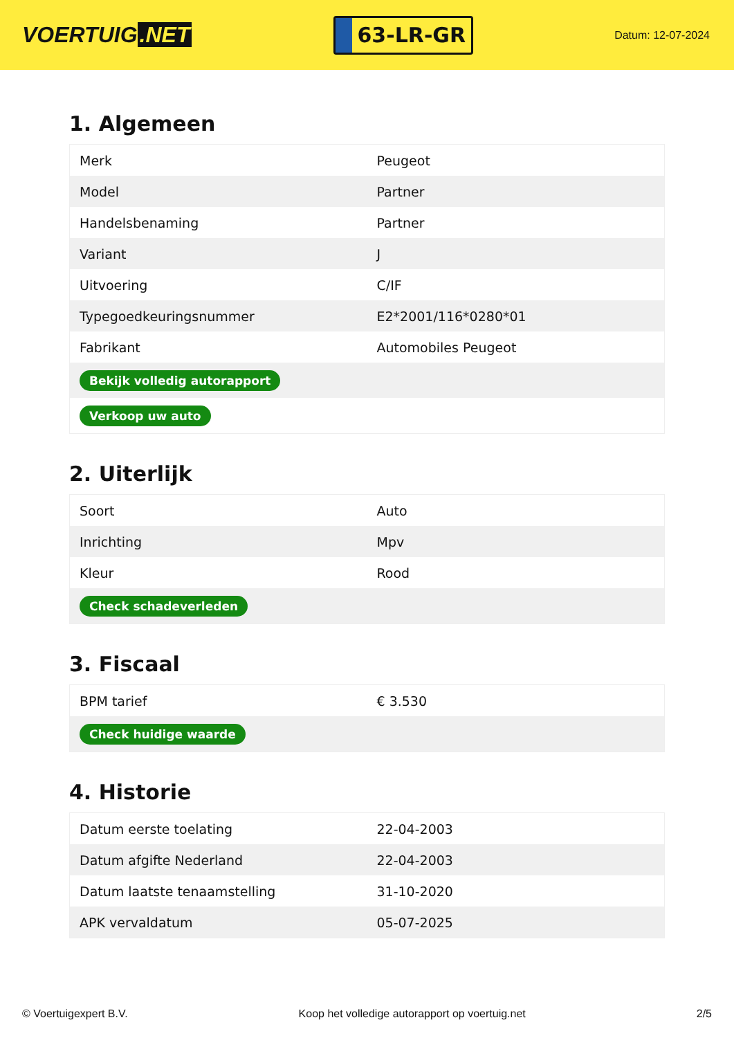VOERTUIG.NET
63-LR-GR
Datum: 12-07-2024
1. Algemeen
| Merk | Peugeot |
| Model | Partner |
| Handelsbenaming | Partner |
| Variant | J |
| Uitvoering | C/IF |
| Typegoedkeuringsnummer | E2*2001/116*0280*01 |
| Fabrikant | Automobiles Peugeot |
| Bekijk volledig autorapport | |
| Verkoop uw auto | |
2. Uiterlijk
| Soort | Auto |
| Inrichting | Mpv |
| Kleur | Rood |
| Check schadeverleden | |
3. Fiscaal
| BPM tarief | € 3.530 |
| Check huidige waarde | |
4. Historie
| Datum eerste toelating | 22-04-2003 |
| Datum afgifte Nederland | 22-04-2003 |
| Datum laatste tenaamstelling | 31-10-2020 |
| APK vervaldatum | 05-07-2025 |
© Voertuigexpert B.V. Koop het volledige autorapport op voertuig.net 2/5